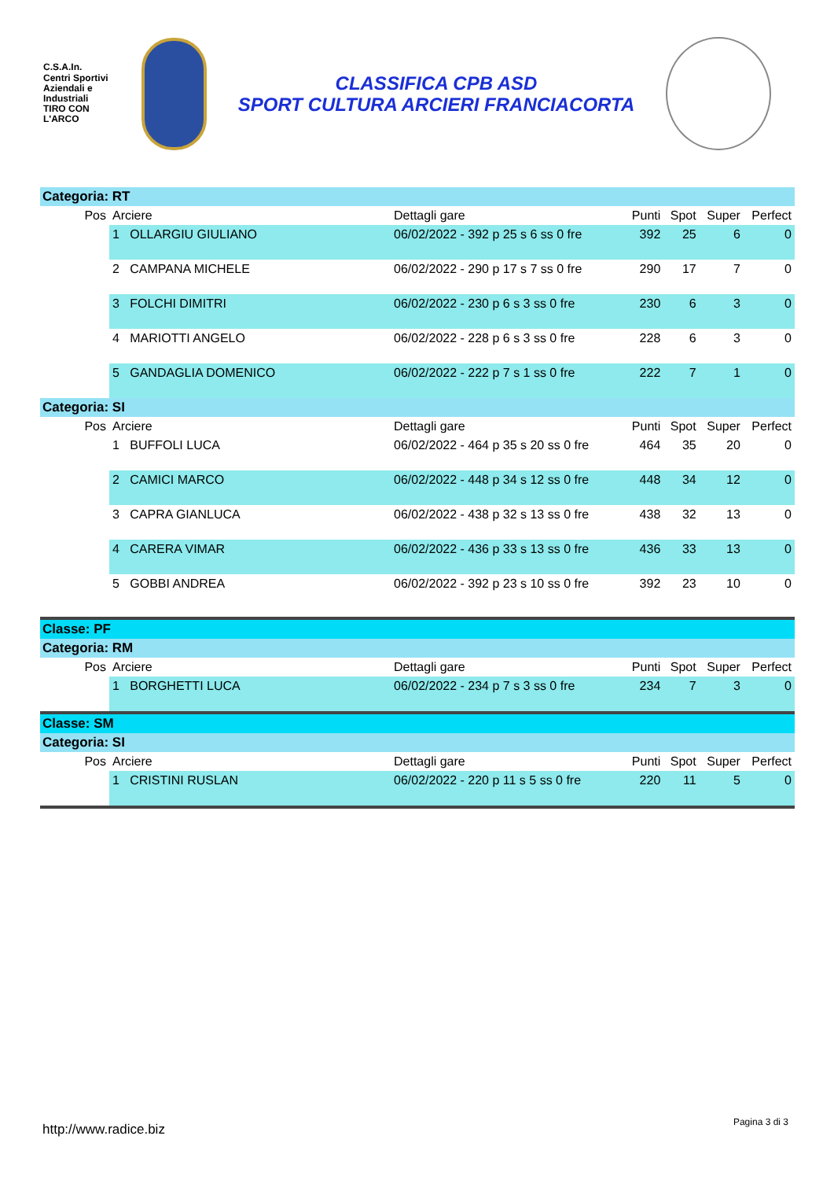C.S.A.In.
Centri Sportivi
Aziendali e Industriali
TIRO CON L'ARCO
CLASSIFICA CPB ASD
SPORT CULTURA ARCIERI FRANCIACORTA
Categoria: RT
| Pos | Arciere | Dettagli gare | Punti | Spot | Super | Perfect |
| --- | --- | --- | --- | --- | --- | --- |
| | 1 OLLARGIU GIULIANO | 06/02/2022 - 392 p 25 s 6 ss 0 fre | 392 | 25 | 6 | 0 |
| | 2 CAMPANA MICHELE | 06/02/2022 - 290 p 17 s 7 ss 0 fre | 290 | 17 | 7 | 0 |
| | 3 FOLCHI DIMITRI | 06/02/2022 - 230 p 6 s 3 ss 0 fre | 230 | 6 | 3 | 0 |
| | 4 MARIOTTI ANGELO | 06/02/2022 - 228 p 6 s 3 ss 0 fre | 228 | 6 | 3 | 0 |
| | 5 GANDAGLIA DOMENICO | 06/02/2022 - 222 p 7 s 1 ss 0 fre | 222 | 7 | 1 | 0 |
Categoria: SI
| Pos | Arciere | Dettagli gare | Punti | Spot | Super | Perfect |
| --- | --- | --- | --- | --- | --- | --- |
| | 1 BUFFOLI LUCA | 06/02/2022 - 464 p 35 s 20 ss 0 fre | 464 | 35 | 20 | 0 |
| | 2 CAMICI MARCO | 06/02/2022 - 448 p 34 s 12 ss 0 fre | 448 | 34 | 12 | 0 |
| | 3 CAPRA GIANLUCA | 06/02/2022 - 438 p 32 s 13 ss 0 fre | 438 | 32 | 13 | 0 |
| | 4 CARERA VIMAR | 06/02/2022 - 436 p 33 s 13 ss 0 fre | 436 | 33 | 13 | 0 |
| | 5 GOBBI ANDREA | 06/02/2022 - 392 p 23 s 10 ss 0 fre | 392 | 23 | 10 | 0 |
Classe: PF
Categoria: RM
| Pos | Arciere | Dettagli gare | Punti | Spot | Super | Perfect |
| --- | --- | --- | --- | --- | --- | --- |
| | 1 BORGHETTI LUCA | 06/02/2022 - 234 p 7 s 3 ss 0 fre | 234 | 7 | 3 | 0 |
Classe: SM
Categoria: SI
| Pos | Arciere | Dettagli gare | Punti | Spot | Super | Perfect |
| --- | --- | --- | --- | --- | --- | --- |
| | 1 CRISTINI RUSLAN | 06/02/2022 - 220 p 11 s 5 ss 0 fre | 220 | 11 | 5 | 0 |
http://www.radice.biz Pagina 3 di 3